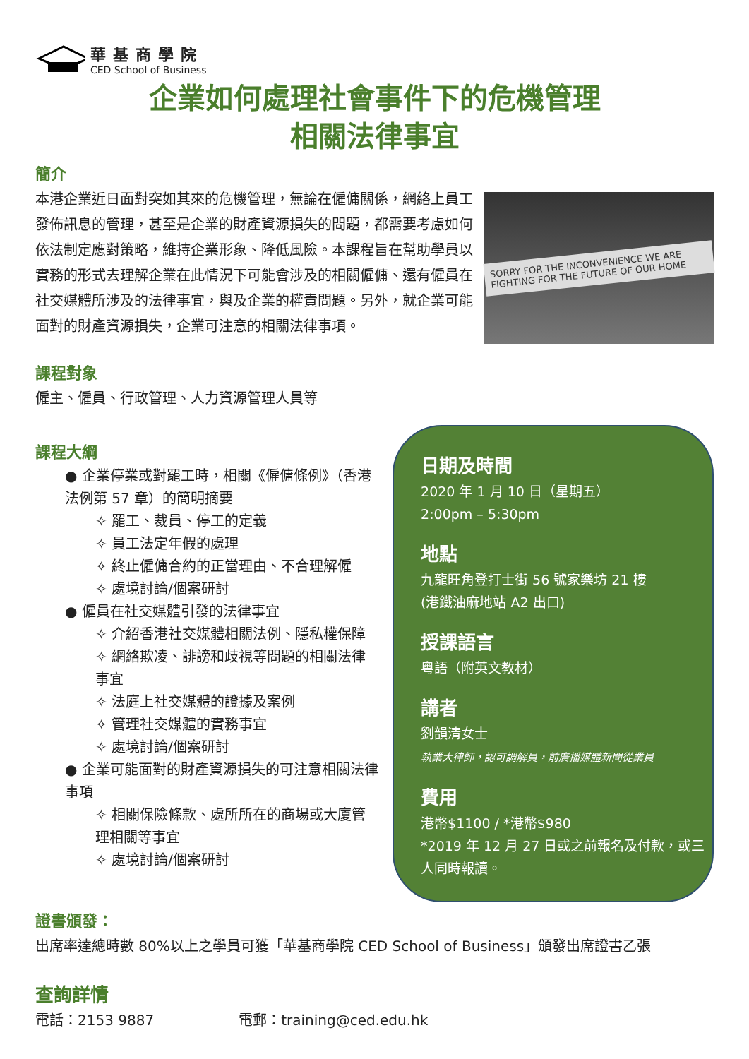華基商學院
CED School of Business
企業如何處理社會事件下的危機管理
相關法律事宜
簡介
SORRY FOR THE INCONVENIENCE WE ARE FIGHTING FOR THE FUTURE OF OUR HOME
本港企業近日面對突如其來的危機管理，無論在僱傭關係，網絡上員工發佈訊息的管理，甚至是企業的財產資源損失的問題，都需要考慮如何依法制定應對策略，維持企業形象、降低風險。本課程旨在幫助學員以實務的形式去理解企業在此情況下可能會涉及的相關僱傭、還有僱員在社交媒體所涉及的法律事宜，與及企業的權責問題。另外，就企業可能面對的財產資源損失，企業可注意的相關法律事項。
課程對象
僱主、僱員、行政管理、人力資源管理人員等
課程大綱
● 企業停業或對罷工時，相關《僱傭條例》（香港法例第 57 章）的簡明摘要
✧ 罷工、裁員、停工的定義
✧ 員工法定年假的處理
✧ 終止僱傭合約的正當理由、不合理解僱
✧ 處境討論/個案研討
● 僱員在社交媒體引發的法律事宜
✧ 介紹香港社交媒體相關法例、隱私權保障
✧ 網絡欺凌、誹謗和歧視等問題的相關法律事宜
✧ 法庭上社交媒體的證據及案例
✧ 管理社交媒體的實務事宜
✧ 處境討論/個案研討
● 企業可能面對的財產資源損失的可注意相關法律事項
✧ 相關保險條款、處所所在的商場或大廈管理相關等事宜
✧ 處境討論/個案研討
日期及時間
2020 年 1 月 10 日（星期五）
2:00pm – 5:30pm
地點
九龍旺角登打士街 56 號家樂坊 21 樓
(港鐵油麻地站 A2 出口)
授課語言
粵語（附英文教材）
講者
劉韻清女士
執業大律師，認可調解員，前廣播媒體新聞從業員
費用
港幣$1100 / *港幣$980
*2019 年 12 月 27 日或之前報名及付款，或三人同時報讀。
證書頒發：
出席率達總時數 80%以上之學員可獲「華基商學院 CED School of Business」頒發出席證書乙張
查詢詳情
電話：2153 9887 電郵：training@ced.edu.hk